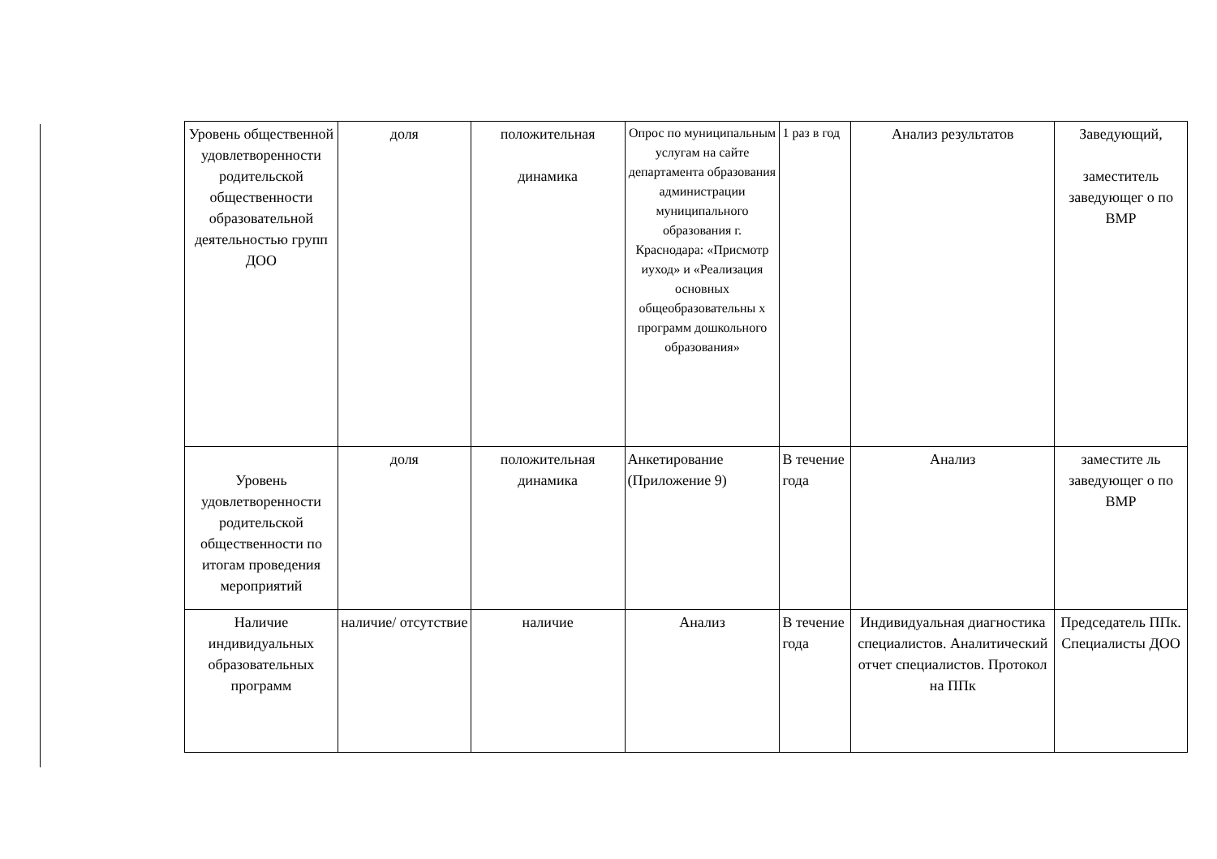| Уровень общественной удовлетворенности родительской общественности образовательной деятельностью групп ДОО | доля | положительная динамика | Опрос по муниципальным услугам на сайте департамента образования администрации муниципального образования г. Краснодара: «Присмотр иуход» и «Реализация основных общеобразовательны х программ дошкольного образования» | 1 раз в год | Анализ результатов | Заведующий, заместитель заведующег о по ВМР |
| Уровень удовлетворенности родительской общественности по итогам проведения мероприятий | доля | положительная динамика | Анкетирование (Приложение 9) | В течение года | Анализ | заместите ль заведующег о по ВМР |
| Наличие индивидуальных образовательных программ | наличие/ отсутствие | наличие | Анализ | В течение года | Индивидуальная диагностика специалистов. Аналитический отчет специалистов. Протокол на ППк | Председатель ППк. Специалисты ДОО |